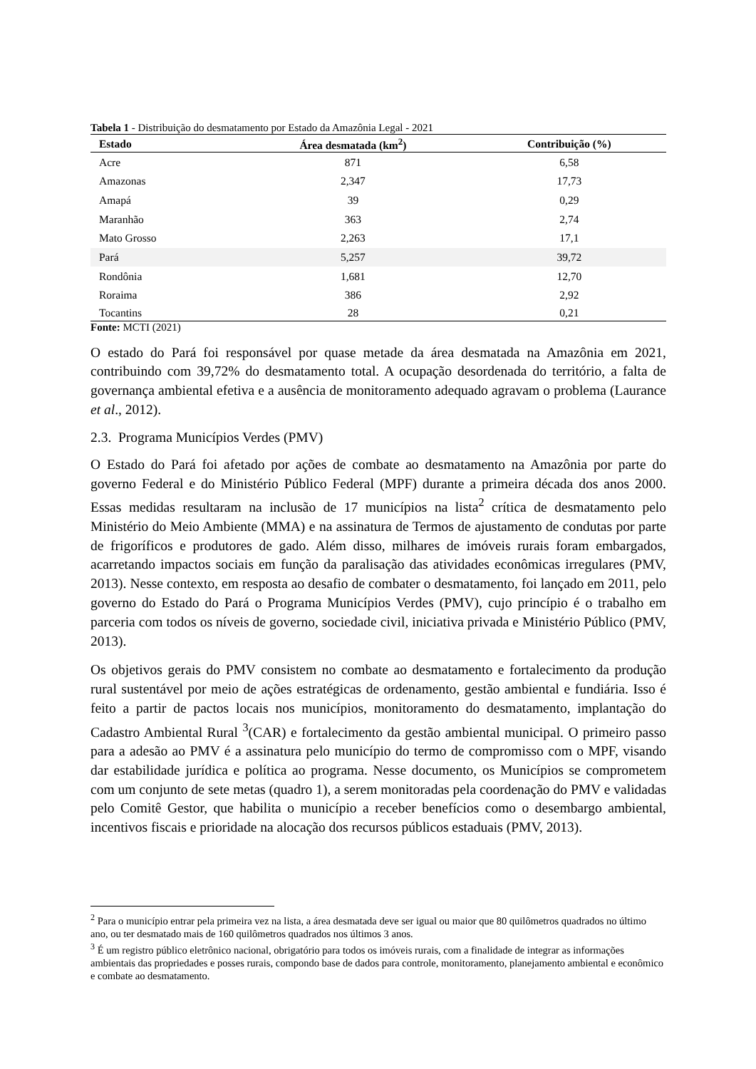Tabela 1 - Distribuição do desmatamento por Estado da Amazônia Legal - 2021
| Estado | Área desmatada (km<sup>2</sup>) | Contribuição (%) |
| --- | --- | --- |
| Acre | 871 | 6,58 |
| Amazonas | 2,347 | 17,73 |
| Amapá | 39 | 0,29 |
| Maranhão | 363 | 2,74 |
| Mato Grosso | 2,263 | 17,1 |
| Pará | 5,257 | 39,72 |
| Rondônia | 1,681 | 12,70 |
| Roraima | 386 | 2,92 |
| Tocantins | 28 | 0,21 |
Fonte: MCTI (2021)
O estado do Pará foi responsável por quase metade da área desmatada na Amazônia em 2021, contribuindo com 39,72% do desmatamento total. A ocupação desordenada do território, a falta de governança ambiental efetiva e a ausência de monitoramento adequado agravam o problema (Laurance et al., 2012).
2.3. Programa Municípios Verdes (PMV)
O Estado do Pará foi afetado por ações de combate ao desmatamento na Amazônia por parte do governo Federal e do Ministério Público Federal (MPF) durante a primeira década dos anos 2000. Essas medidas resultaram na inclusão de 17 municípios na lista<sup>2</sup> crítica de desmatamento pelo Ministério do Meio Ambiente (MMA) e na assinatura de Termos de ajustamento de condutas por parte de frigoríficos e produtores de gado. Além disso, milhares de imóveis rurais foram embargados, acarretando impactos sociais em função da paralisação das atividades econômicas irregulares (PMV, 2013). Nesse contexto, em resposta ao desafio de combater o desmatamento, foi lançado em 2011, pelo governo do Estado do Pará o Programa Municípios Verdes (PMV), cujo princípio é o trabalho em parceria com todos os níveis de governo, sociedade civil, iniciativa privada e Ministério Público (PMV, 2013).
Os objetivos gerais do PMV consistem no combate ao desmatamento e fortalecimento da produção rural sustentável por meio de ações estratégicas de ordenamento, gestão ambiental e fundiária. Isso é feito a partir de pactos locais nos municípios, monitoramento do desmatamento, implantação do Cadastro Ambiental Rural <sup>3</sup>(CAR) e fortalecimento da gestão ambiental municipal. O primeiro passo para a adesão ao PMV é a assinatura pelo município do termo de compromisso com o MPF, visando dar estabilidade jurídica e política ao programa. Nesse documento, os Municípios se comprometem com um conjunto de sete metas (quadro 1), a serem monitoradas pela coordenação do PMV e validadas pelo Comitê Gestor, que habilita o município a receber benefícios como o desembargo ambiental, incentivos fiscais e prioridade na alocação dos recursos públicos estaduais (PMV, 2013).
<sup>2</sup> Para o município entrar pela primeira vez na lista, a área desmatada deve ser igual ou maior que 80 quilômetros quadrados no último ano, ou ter desmatado mais de 160 quilômetros quadrados nos últimos 3 anos.
<sup>3</sup> É um registro público eletrônico nacional, obrigatório para todos os imóveis rurais, com a finalidade de integrar as informações ambientais das propriedades e posses rurais, compondo base de dados para controle, monitoramento, planejamento ambiental e econômico e combate ao desmatamento.